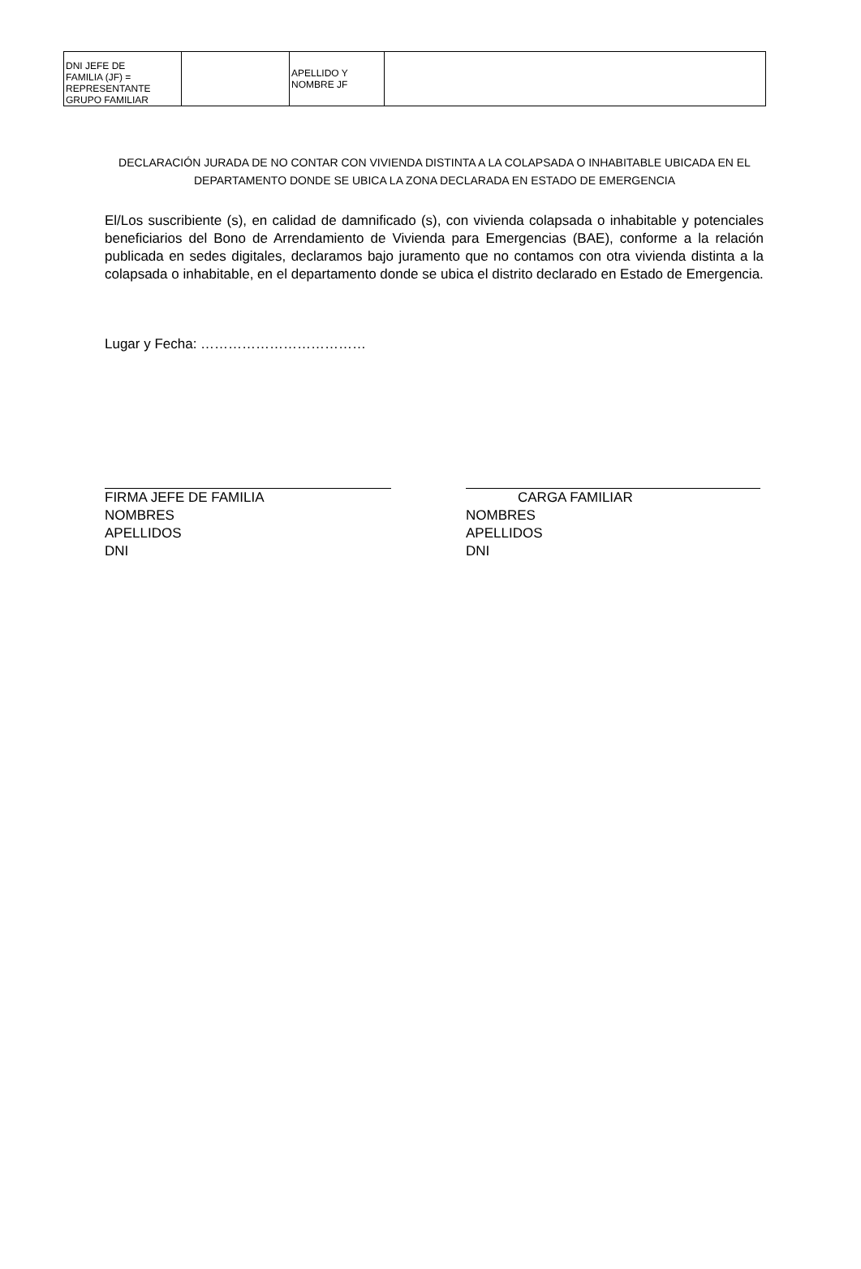| DNI JEFE DE FAMILIA (JF) = REPRESENTANTE GRUPO FAMILIAR | | APELLIDO Y NOMBRE JF | |
DECLARACIÓN JURADA DE NO CONTAR CON VIVIENDA DISTINTA A LA COLAPSADA O INHABITABLE UBICADA EN EL DEPARTAMENTO DONDE SE UBICA LA ZONA DECLARADA EN ESTADO DE EMERGENCIA
El/Los suscribiente (s), en calidad de damnificado (s), con vivienda colapsada o inhabitable y potenciales beneficiarios del Bono de Arrendamiento de Vivienda para Emergencias (BAE), conforme a la relación publicada en sedes digitales, declaramos bajo juramento que no contamos con otra vivienda distinta a la colapsada o inhabitable, en el departamento donde se ubica el distrito declarado en Estado de Emergencia.
Lugar y Fecha: ………………………………
FIRMA JEFE DE FAMILIA
NOMBRES
APELLIDOS
DNI
CARGA FAMILIAR
NOMBRES
APELLIDOS
DNI